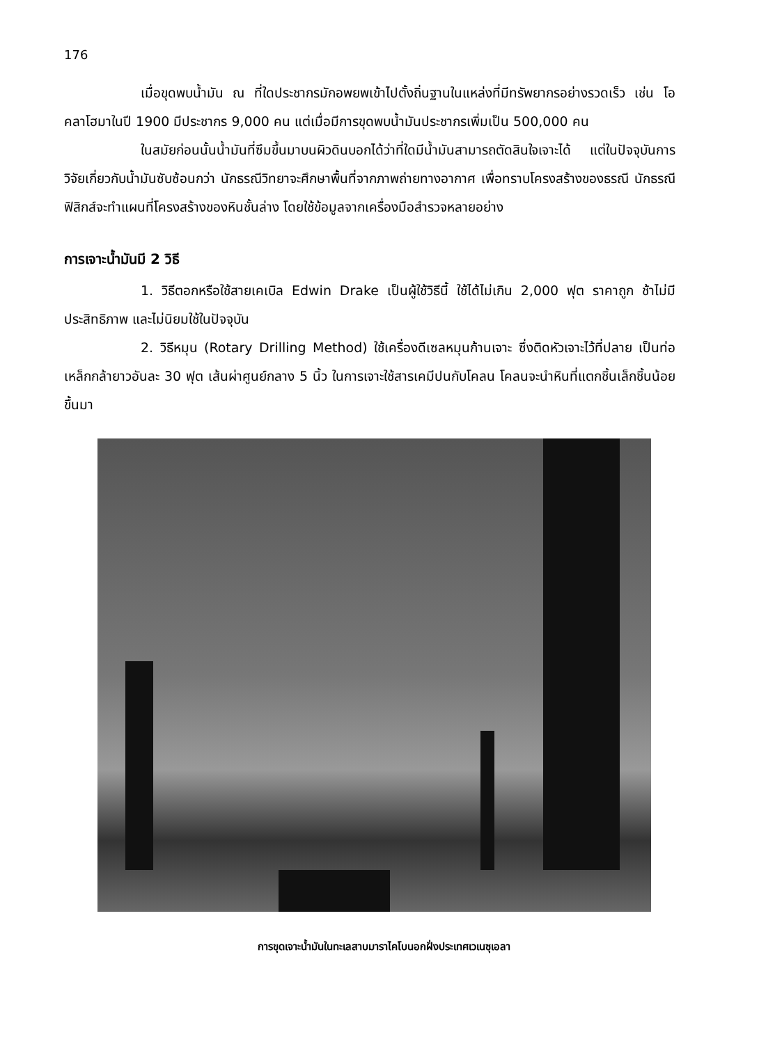176
เมื่อขุดพบน้ำมัน ณ ที่ใดประชากรมักอพยพเข้าไปตั้งถิ่นฐานในแหล่งที่มีทรัพยากรอย่างรวดเร็ว เช่น โอคลาโฮมาในปี 1900 มีประชากร 9,000 คน แต่เมื่อมีการขุดพบน้ำมันประชากรเพิ่มเป็น 500,000 คน
ในสมัยก่อนนั้นน้ำมันที่ซึมขึ้นมาบนผิวดินบอกได้ว่าที่ใดมีน้ำมันสามารถตัดสินใจเจาะได้ แต่ในปัจจุบันการวิจัยเกี่ยวกับน้ำมันซับซ้อนกว่า นักธรณีวิทยาจะศึกษาพื้นที่จากภาพถ่ายทางอากาศ เพื่อทราบโครงสร้างของธรณี นักธรณีฟิสิกส์จะทำแผนที่โครงสร้างของหินชั้นล่าง โดยใช้ข้อมูลจากเครื่องมือสำรวจหลายอย่าง
การเจาะน้ำมันมี 2 วิธี
1. วิธีตอกหรือใช้สายเคเบิล Edwin Drake เป็นผู้ใช้วิธีนี้ ใช้ได้ไม่เกิน 2,000 ฟุต ราคาถูก ช้าไม่มีประสิทธิภาพ และไม่นิยมใช้ในปัจจุบัน
2. วิธีหมุน (Rotary Drilling Method) ใช้เครื่องดีเซลหมุนก้านเจาะ ซึ่งติดหัวเจาะไว้ที่ปลาย เป็นท่อเหล็กกล้ายาวอันละ 30 ฟุต เส้นผ่าศูนย์กลาง 5 นิ้ว ในการเจาะใช้สารเคมีปนกับโคลน โคลนจะนำหินที่แตกชิ้นเล็กชิ้นน้อยขึ้นมา
การขุดเจาะน้ำมันในทะเลสาบมาราไคโบนอกฝั่งประเทศเวเนซุเอลา